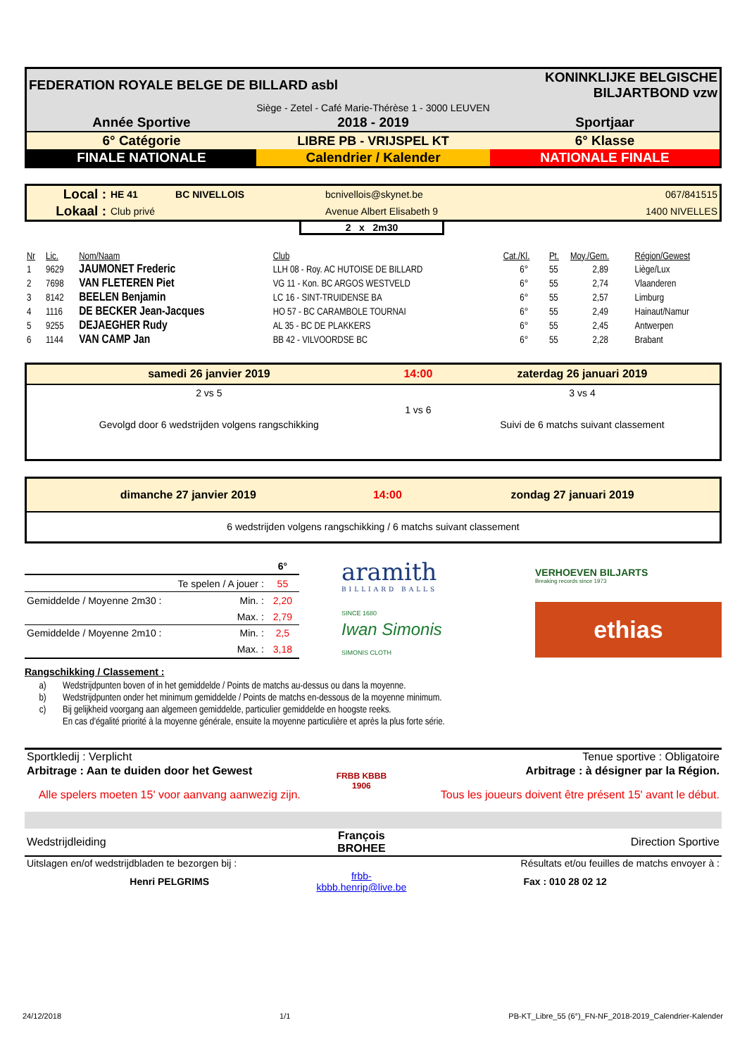| FEDERATION ROYALE BELGE DE BILLARD asbl | | KONINKLIJKE BELGISCHE BILJARTBOND vzw |
| Siège - Zetel - Café Marie-Thérèse 1 - 3000 LEUVEN | | |
| Année Sportive | 2018 - 2019 | Sportjaar |
| 6° Catégorie | LIBRE PB - VRIJSPEL KT | 6° Klasse |
| FINALE NATIONALE | Calendrier / Kalender | NATIONALE FINALE |
| Local : | HE 41 | BC NIVELLOIS | bcnivellois@skynet.be | 067/841515 |
| Lokaal : | Club privé | | Avenue Albert Elisabeth 9 | 1400 NIVELLES |
2 x 2m30
| Nr | Lic. | Nom/Naam | Club | Cat./Kl. | Pt. | Moy./Gem. | Région/Gewest |
| 1 | 9629 | JAUMONET Frederic | LLH 08 - Roy. AC HUTOISE DE BILLARD | 6° | 55 | 2,89 | Liège/Lux |
| 2 | 7698 | VAN FLETEREN Piet | VG 11 - Kon. BC ARGOS WESTVELD | 6° | 55 | 2,74 | Vlaanderen |
| 3 | 8142 | BEELEN Benjamin | LC 16 - SINT-TRUIDENSE BA | 6° | 55 | 2,57 | Limburg |
| 4 | 1116 | DE BECKER Jean-Jacques | HO 57 - BC CARAMBOLE TOURNAI | 6° | 55 | 2,49 | Hainaut/Namur |
| 5 | 9255 | DEJAEGHER Rudy | AL 35 - BC DE PLAKKERS | 6° | 55 | 2,45 | Antwerpen |
| 6 | 1144 | VAN CAMP Jan | BB 42 - VILVOORDSE BC | 6° | 55 | 2,28 | Brabant |
| samedi 26 janvier 2019 | 14:00 | zaterdag 26 januari 2019 |
| 2 vs 5 | | 3 vs 4 |
| | 1 vs 6 | |
| Gevolgd door 6 wedstrijden volgens rangschikking | | Suivi de 6 matchs suivant classement |
| dimanche 27 janvier 2019 | 14:00 | zondag 27 januari 2019 |
| 6 wedstrijden volgens rangschikking / 6 matchs suivant classement | | |
| | | 6° |
| Te spelen / A jouer : | | 55 |
| Gemiddelde / Moyenne 2m30 : | Min. : | 2,20 |
| | Max. : | 2,79 |
| Gemiddelde / Moyenne 2m10 : | Min. : | 2,5 |
| | Max. : | 3,18 |
aramith
BILLIARD BALLS
VERHOEVEN BILJARTS
Breaking records since 1973
SINCE 1680
Iwan Simonis
SIMONIS CLOTH
ethias
Rangschikking / Classement :
| a) | Wedstrijdpunten boven of in het gemiddelde / Points de matchs au-dessus ou dans la moyenne. |
| b) | Wedstrijdpunten onder het minimum gemiddelde / Points de matchs en-dessous de la moyenne minimum. |
| c) | Bij gelijkheid voorgang aan algemeen gemiddelde, particulier gemiddelde en hoogste reeks. |
| | En cas d'égalité priorité à la moyenne générale, ensuite la moyenne particulière et après la plus forte série. |
| Sportkledij : Verplicht | FRBB KBBB 1906 | Tenue sportive : Obligatoire |
| Arbitrage : Aan te duiden door het Gewest | | Arbitrage : à désigner par la Région. |
| Alle spelers moeten 15' voor aanvang aanwezig zijn. | | Tous les joueurs doivent être présent 15' avant le début. |
| Wedstrijdleiding | François BROHEE | Direction Sportive |
| Uitslagen en/of wedstrijdbladen te bezorgen bij : | | Résultats et/ou feuilles de matchs envoyer à : |
| Henri PELGRIMS | frbb-kbbb.henrip@live.be | Fax : 010 28 02 12 |
24/12/2018 1/1 PB-KT_Libre_55 (6°)_FN-NF_2018-2019_Calendrier-Kalender